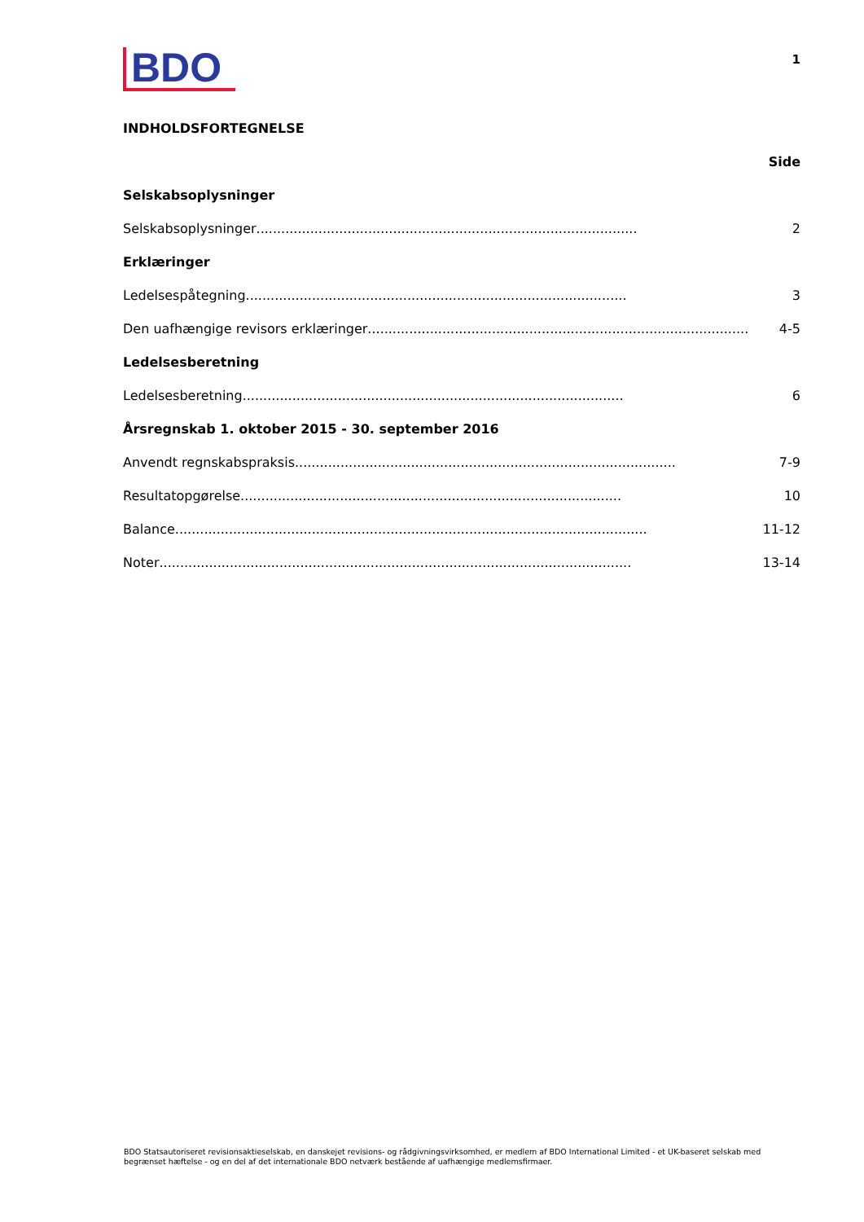BDO
1
INDHOLDSFORTEGNELSE
Side
Selskabsoplysninger
Selskabsoplysninger............................................................................................ 2
Erklæringer
Ledelsespåtegning............................................................................................ 3
Den uafhængige revisors erklæringer............................................................................................ 4-5
Ledelsesberetning
Ledelsesberetning............................................................................................ 6
Årsregnskab 1. oktober 2015 - 30. september 2016
Anvendt regnskabspraksis............................................................................................ 7-9
Resultatopgørelse............................................................................................ 10
Balance.................................................................................................................. 11-12
Noter.................................................................................................................. 13-14
BDO Statsautoriseret revisionsaktieselskab, en danskejet revisions- og rådgivningsvirksomhed, er medlem af BDO International Limited - et UK-baseret selskab med begrænset hæftelse - og en del af det internationale BDO netværk bestående af uafhængige medlemsfirmaer.